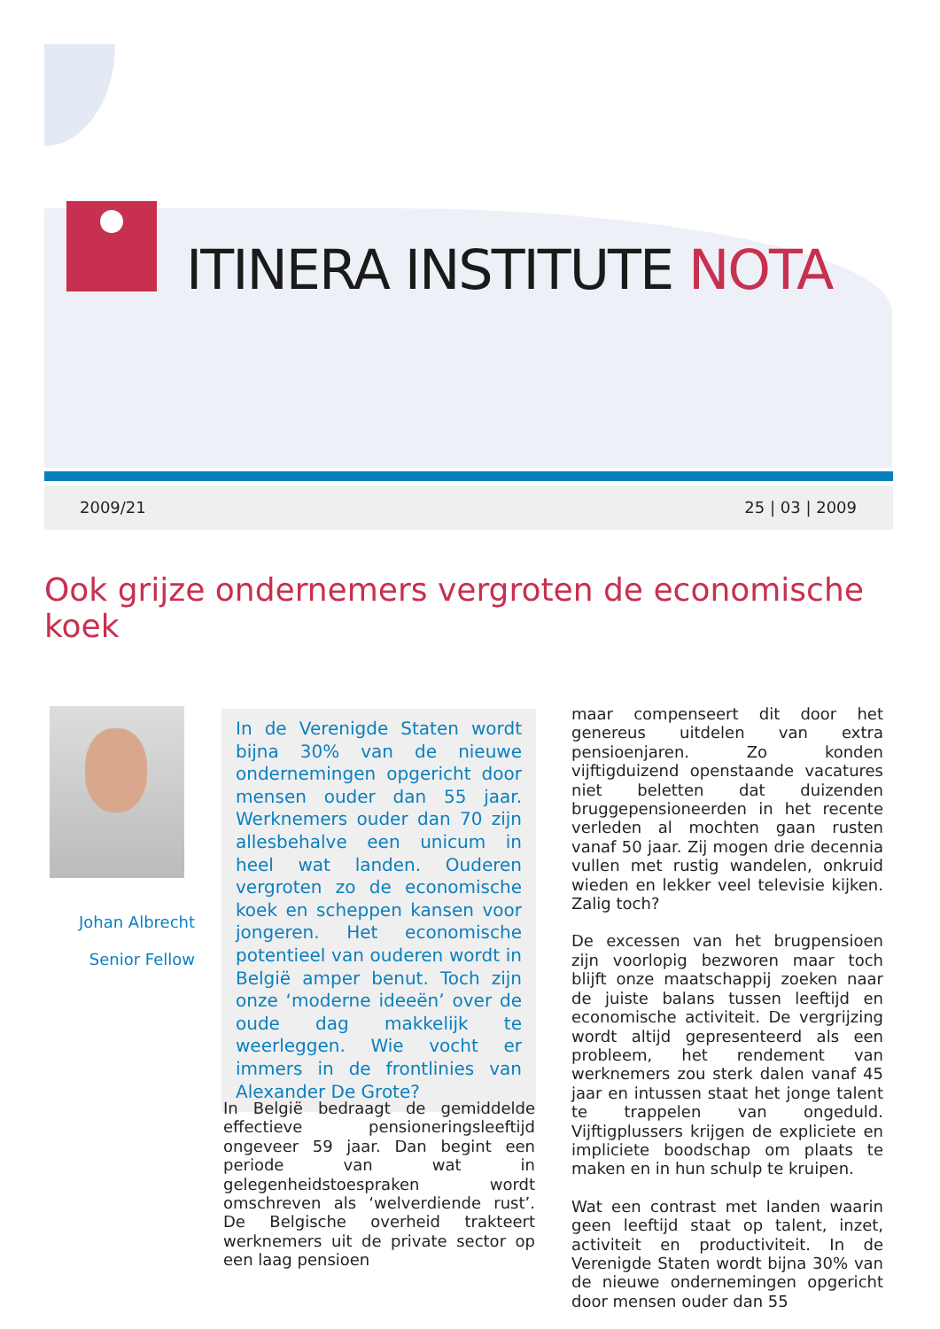ITINERA INSTITUTE NOTA
2009/21 25 | 03 | 2009
Ook grijze ondernemers vergroten de economische koek
Johan Albrecht
Senior Fellow
In de Verenigde Staten wordt bijna 30% van de nieuwe ondernemingen opgericht door mensen ouder dan 55 jaar. Werknemers ouder dan 70 zijn allesbehalve een unicum in heel wat landen. Ouderen vergroten zo de economische koek en scheppen kansen voor jongeren. Het economische potentieel van ouderen wordt in België amper benut. Toch zijn onze ‘moderne ideeën’ over de oude dag makkelijk te weerleggen. Wie vocht er immers in de frontlinies van Alexander De Grote?
In België bedraagt de gemiddelde effectieve pensioneringsleeftijd ongeveer 59 jaar. Dan begint een periode van wat in gelegenheidstoespraken wordt omschreven als ‘welverdiende rust’. De Belgische overheid trakteert werknemers uit de private sector op een laag pensioen
maar compenseert dit door het genereus uitdelen van extra pensioenjaren. Zo konden vijftigduizend openstaande vacatures niet beletten dat duizenden bruggepensioneerden in het recente verleden al mochten gaan rusten vanaf 50 jaar. Zij mogen drie decennia vullen met rustig wandelen, onkruid wieden en lekker veel televisie kijken. Zalig toch?
De excessen van het brugpensioen zijn voorlopig bezworen maar toch blijft onze maatschappij zoeken naar de juiste balans tussen leeftijd en economische activiteit. De vergrijzing wordt altijd gepresenteerd als een probleem, het rendement van werknemers zou sterk dalen vanaf 45 jaar en intussen staat het jonge talent te trappelen van ongeduld. Vijftigplussers krijgen de expliciete en impliciete boodschap om plaats te maken en in hun schulp te kruipen.
Wat een contrast met landen waarin geen leeftijd staat op talent, inzet, activiteit en productiviteit. In de Verenigde Staten wordt bijna 30% van de nieuwe ondernemingen opgericht door mensen ouder dan 55